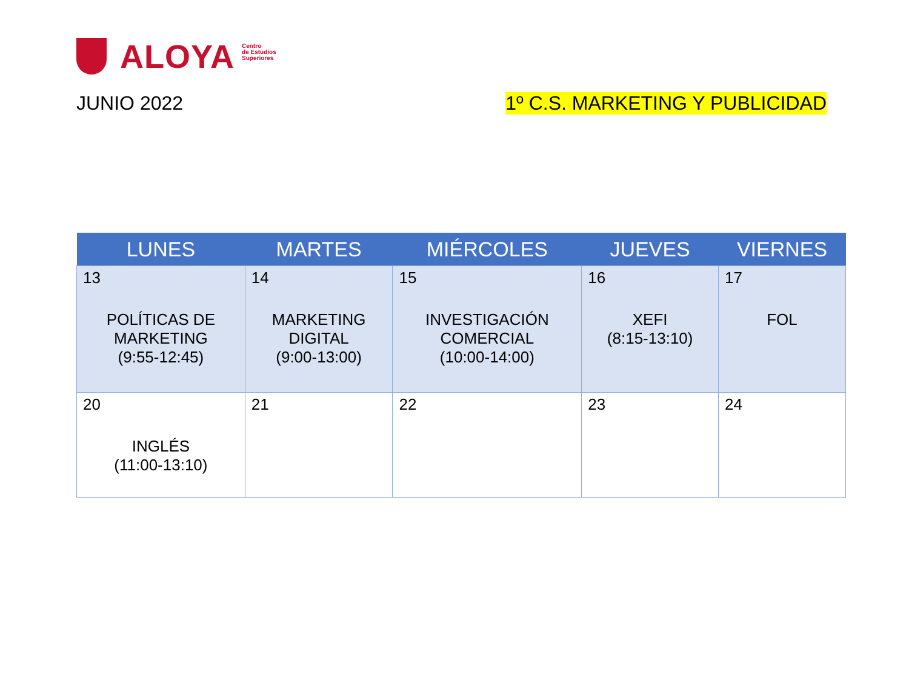ALOYA Centro
de Estudios
Superiores
JUNIO 2022 1º C.S. MARKETING Y PUBLICIDAD
| LUNES | MARTES | MIÉRCOLES | JUEVES | VIERNES |
| --- | --- | --- | --- | --- |
| 13 POLÍTICAS DE MARKETING (9:55-12:45) | 14 MARKETING DIGITAL (9:00-13:00) | 15 INVESTIGACIÓN COMERCIAL (10:00-14:00) | 16 XEFI (8:15-13:10) | 17 FOL |
| 20 INGLÉS (11:00-13:10) | 21 | 22 | 23 | 24 |